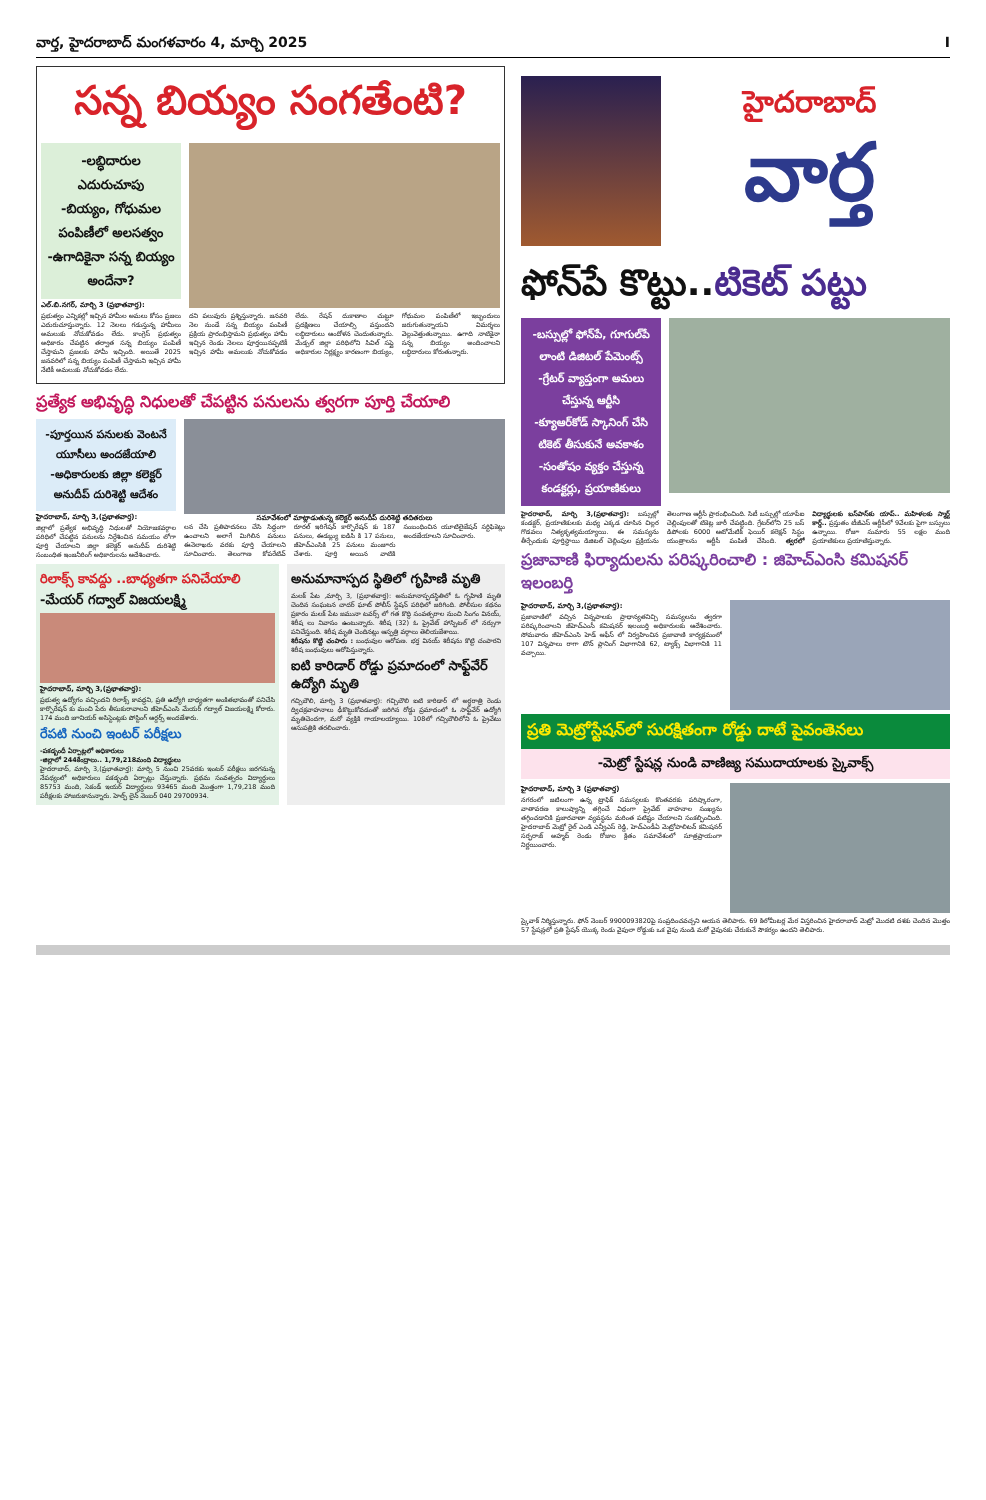వార్త, హైదరాబాద్ మంగళవారం 4, మార్చి 2025 I
సన్న బియ్యం సంగతేంటి?
-లబ్ధిదారుల ఎదురుచూపు
-బియ్యం, గోధుమల పంపిణీలో అలసత్వం
-ఉగాదికైనా సన్న బియ్యం అందేనా?
ఎల్.బి.నగర్, మార్చి 3 (ప్రభాతవార్త):
ప్రభుత్వం ఎన్నికల్లో ఇచ్చిన హామీల అమలు కోసం ప్రజలు ఎదురుచూస్తున్నారు. 12 నెలలు గడుస్తున్న హామీలు అమలుకు నోచుకోవడం లేదు. కాంగ్రెస్ ప్రభుత్వం అధికారం చేపట్టిన తర్వాత సన్న బియ్యం పంపిణీ చేస్తామని ప్రజలకు హామీ ఇచ్చింది. అయితే 2025 జనవరిలో సన్న బియ్యం పంపిణీ చేస్తామని ఇచ్చిన హామీ నేటికీ అమలుకు నోచుకోవడం లేదు.
దని పలువురు ప్రశ్నిస్తున్నారు. జనవరి నెల నుండే సన్న బియ్యం పంపిణీ ప్రక్రియ ప్రారంభిస్తామని ప్రభుత్వం హామీ ఇచ్చిన రెండు నెలలు పూర్తయినప్పటికీ ఇచ్చిన హామీ అమలుకు నోచుకోవడం లేదు. రేషన్ దుకాణాల చుట్టూ ప్రదక్షిణలు చేయాల్సి వస్తుందని లబ్ధిదారులు ఆందోళన చెందుతున్నారు. మేడ్చల్ జిల్లా పరిధిలోని సివిల్ సప్లై అధికారుల నిర్లక్ష్యం కారణంగా బియ్యం, గోధుమల పంపిణీలో ఇబ్బందులు జరుగుతున్నాయని విమర్శలు వెల్లువెత్తుతున్నాయి. ఉగాది నాటికైనా సన్న బియ్యం అందించాలని లబ్ధిదారులు కోరుతున్నారు.
ప్రత్యేక అభివృద్ధి నిధులతో చేపట్టిన పనులను త్వరగా పూర్తి చేయాలి
-పూర్తయిన పనులకు వెంటనే యూసీలు అందజేయాలి
-అధికారులకు జిల్లా కలెక్టర్ అనుదీప్ దురిశెట్టి ఆదేశం
హైదరాబాద్, మార్చి 3,(ప్రభాతవార్త):
జిల్లాలో ప్రత్యేక అభివృద్ధి నిధులతో నియోజకవర్గాల పరిధిలో చేపట్టిన పనులను నిర్దేశించిన సమయం లోగా పూర్తి చేయాలని జిల్లా కలెక్టర్ అనుదీప్ దురిశెట్టి సంబంధిత ఇంజనీరింగ్ అధికారులను ఆదేశించారు.
సమావేశంలో మాట్లాడుతున్న కలెక్టర్ అనుదీప్ దురిశెట్టి తదితరులు
లన చేసి ప్రతిపాదనలు చేసి సిద్ధంగా ఉంచాలని అలాగే మిగిలిన పనులు ఈనెలాఖరు వరకు పూర్తి చేయాలని సూచించారు. తెలంగాణ కోపరేటివ్ రూరల్ ఇరిగేషన్ కార్పొరేషన్ కు 187 పనులు, ఈడబ్ల్యు ఐడిసి కి 17 పనులు, జీహెచ్ఎంసికి 25 పనులు మంజూరు చేశారు. పూర్తి అయిన వాటికి సంబంధించిన యూటిలైజేషన్ సర్టిఫికెట్లు అందజేయాలని సూచించారు.
రిలాక్స్ కావద్దు ..బాధ్యతగా పనిచేయాలి
-మేయర్ గద్వాల్ విజయలక్ష్మి
హైదరాబాద్, మార్చి 3,(ప్రభాతవార్త):
ప్రభుత్వ ఉద్యోగం వచ్చిందని రిలాక్స్ కావద్దని, ప్రతి ఉద్యోగి బాధ్యతగా అంకితభావంతో పనిచేసి కార్పొరేషన్ కు మంచి పేరు తీసుకురావాలని జీహెచ్ఎంసి మేయర్ గద్వాల్ విజయలక్ష్మి కోరారు. 174 మంది జూనియర్ అసిస్టెంట్లకు పోస్టింగ్ ఆర్డర్స్ అందజేశారు.
రేపటి నుంచి ఇంటర్ పరీక్షలు
-పకడ్బందీ ఏర్పాట్లలో అధికారులు
-జిల్లాలో 244కేంద్రాలు.. 1,79,218మంది విద్యార్థులు
హైదరాబాద్, మార్చి 3,(ప్రభాతవార్త): మార్చి 5 నుంచి 25వరకు ఇంటర్ పరీక్షలు జరగనున్న నేపథ్యంలో అధికారులు పకడ్బంది ఏర్పాట్లు చేస్తున్నారు. ప్రథమ సంవత్సరం విద్యార్థులు 85753 మంది, సెకండ్ ఇయర్ విద్యార్థులు 93465 మంది మొత్తంగా 1,79,218 మంది పరీక్షలకు హాజరుకానున్నారు. హెల్ప్ లైన్ నెంబర్ 040 29700934.
అనుమానాస్పద స్థితిలో గృహిణి మృతి
మలక్ పేట ,మార్చి 3, (ప్రభాతవార్త): అనుమానాస్పదస్థితిలో ఓ గృహిణి మృతి చెందిన సంఘటన చాదర్ ఘాట్ పోలీస్ స్టేషన్ పరిధిలో జరిగింది. పోలీసుల కథనం ప్రకారం మలక్ పేట జమునా టవర్స్ లో గత కొద్ది సంవత్సరాల నుంచి సింగం వినయ్, శిరీష లు నివాసం ఉంటున్నారు. శిరీష (32) ఓ ప్రైవేట్ హాస్పిటల్ లో నర్సుగా పనిచేస్తుంది. శిరీష మృతి చెందినట్లు ఆస్పత్రి వర్గాలు తెలియజేశాయి.
శిరీషను కొట్టి చంపారు : బంధువుల ఆరోపణ. భర్త వినయ్ శిరీషను కొట్టి చంపారని శిరీష బంధువులు ఆరోపిస్తున్నారు.
ఐటి కారిడార్ రోడ్డు ప్రమాదంలో సాఫ్ట్‌వేర్ ఉద్యోగి మృతి
గచ్చిబౌలి, మార్చి 3 (ప్రభాతవార్త): గచ్చిబౌలి ఐటి కారిడార్ లో అర్ధరాత్రి రెండు ద్విచక్రవాహనాలు ఢీకొట్టుకోవడంతో జరిగిన రోడ్డు ప్రమాదంలో ఓ సాఫ్ట్‌వేర్ ఉద్యోగి మృతిచెందగా, మరో వ్యక్తికి గాయాలయ్యాయి. 108లో గచ్చిబౌలిలోని ఓ ప్రైవేటు ఆసుపత్రికి తరలించారు.
హైదరాబాద్
వార్త
ఫోన్‌పే కొట్టు..టికెట్ పట్టు
-బస్సుల్లో ఫోన్‌పే, గూగుల్‌పే లాంటి డిజిటల్ పేమెంట్స్
-గ్రేటర్ వ్యాప్తంగా అమలు చేస్తున్న ఆర్టీసి
-క్యూఆర్‌కోడ్ స్కానింగ్ చేసి టికెట్ తీసుకునే అవకాశం
-సంతోషం వ్యక్తం చేస్తున్న కండక్టర్లు, ప్రయాణికులు
హైదరాబాద్, మార్చి 3,(ప్రభాతవార్త): బస్సుల్లో కండక్టర్, ప్రయాణికులకు మధ్య ఎక్కడ చూసిన చిల్లర గొడవలు నిత్యకృత్యమయ్యాయి. ఈ సమస్యను తీర్చేందుకు పూర్తిస్థాయి డిజిటల్ చెల్లింపుల ప్రక్రియను తెలంగాణ ఆర్టీసీ ప్రారంభించింది. సిటీ బస్సుల్లో యూపీఐ చెల్లింపులతో టికెట్ల జారీ చేపట్టింది. గ్రేటర్‌లోని 25 బస్ డిపోలకు 6000 ఆటోమేటిక్ ఫెయిర్ కలెక్షన్ సిస్టం యంత్రాలను ఆర్టీసీ పంపిణీ చేసింది. త్వరలో విద్యార్థులకు బస్‌పాస్‌కు యాప్.. మహిళలకు స్మార్ట్ కార్డ్.. ప్రస్తుతం టీజీఎస్ ఆర్టీసీలో 9వేలకు పైగా బస్సులు ఉన్నాయి. రోజూ సుమారు 55 లక్షల మంది ప్రయాణికులు ప్రయాణిస్తున్నారు.
ప్రజావాణి ఫిర్యాదులను పరిష్కరించాలి : జిహెచ్ఎంసి కమిషనర్ ఇలంబర్తి
హైదరాబాద్, మార్చి 3,(ప్రభాతవార్త):
ప్రజావాణిలో వచ్చిన విన్నపాలకు ప్రాధాన్యతనిచ్చి సమస్యలను త్వరగా పరిష్కరించాలని జీహెచ్ఎంసీ కమిషనర్ ఇలంబర్తి అధికారులకు ఆదేశించారు. సోమవారం జీహెచ్ఎంసి హెడ్ ఆఫీస్ లో నిర్వహించిన ప్రజావాణి కార్యక్రమంలో 107 విన్నపాలు రాగా టౌన్ ప్లానింగ్ విభాగానికి 62, ట్యాక్స్ విభాగానికి 11 వచ్చాయి.
ప్రతి మెట్రోస్టేషన్‌లో సురక్షితంగా రోడ్డు దాటే పైవంతెనలు
-మెట్రో స్టేషన్ల నుండి వాణిజ్య సముదాయాలకు స్కైవాక్స్
హైదరాబాద్, మార్చి 3 (ప్రభాతవార్త)
నగరంలో జటిలంగా ఉన్న ట్రాఫిక్ సమస్యలకు కొంతవరకు పరిష్కారంగా, వాతావరణ కాలుష్యాన్ని తగ్గించే విధంగా ప్రైవేట్ వాహనాల సంఖ్యను తగ్గించడానికి ప్రజారవాణా వ్యవస్థను మరింత పటిష్టం చేయాలని సంకల్పించింది. హైదరాబాద్ మెట్రో రైల్ ఎండి ఎన్వీఎస్ రెడ్డి, హెచ్ఎండీఏ మెట్రోపాలిటన్ కమిషనర్ సర్ఫరాజ్ అహ్మద్ రెండు రోజుల క్రితం సమావేశంలో సూత్రప్రాయంగా నిర్ణయించారు.
స్కైవాక్ నిర్మిస్తున్నారు. ఫోన్ నెంబర్ 9900093820పై సంప్రదించవచ్చని ఆయన తెలిపారు. 69 కిలోమీటర్ల మేర విస్తరించిన హైదరాబాద్ మెట్రో మొదటి దశకు చెందిన మొత్తం 57 స్టేషన్లలో ప్రతి స్టేషన్ యొక్క రెండు వైపులా రోడ్డుకు ఒక వైపు నుండి మరో వైపునకు చేరుకునే సౌకర్యం ఉందని తెలిపారు.